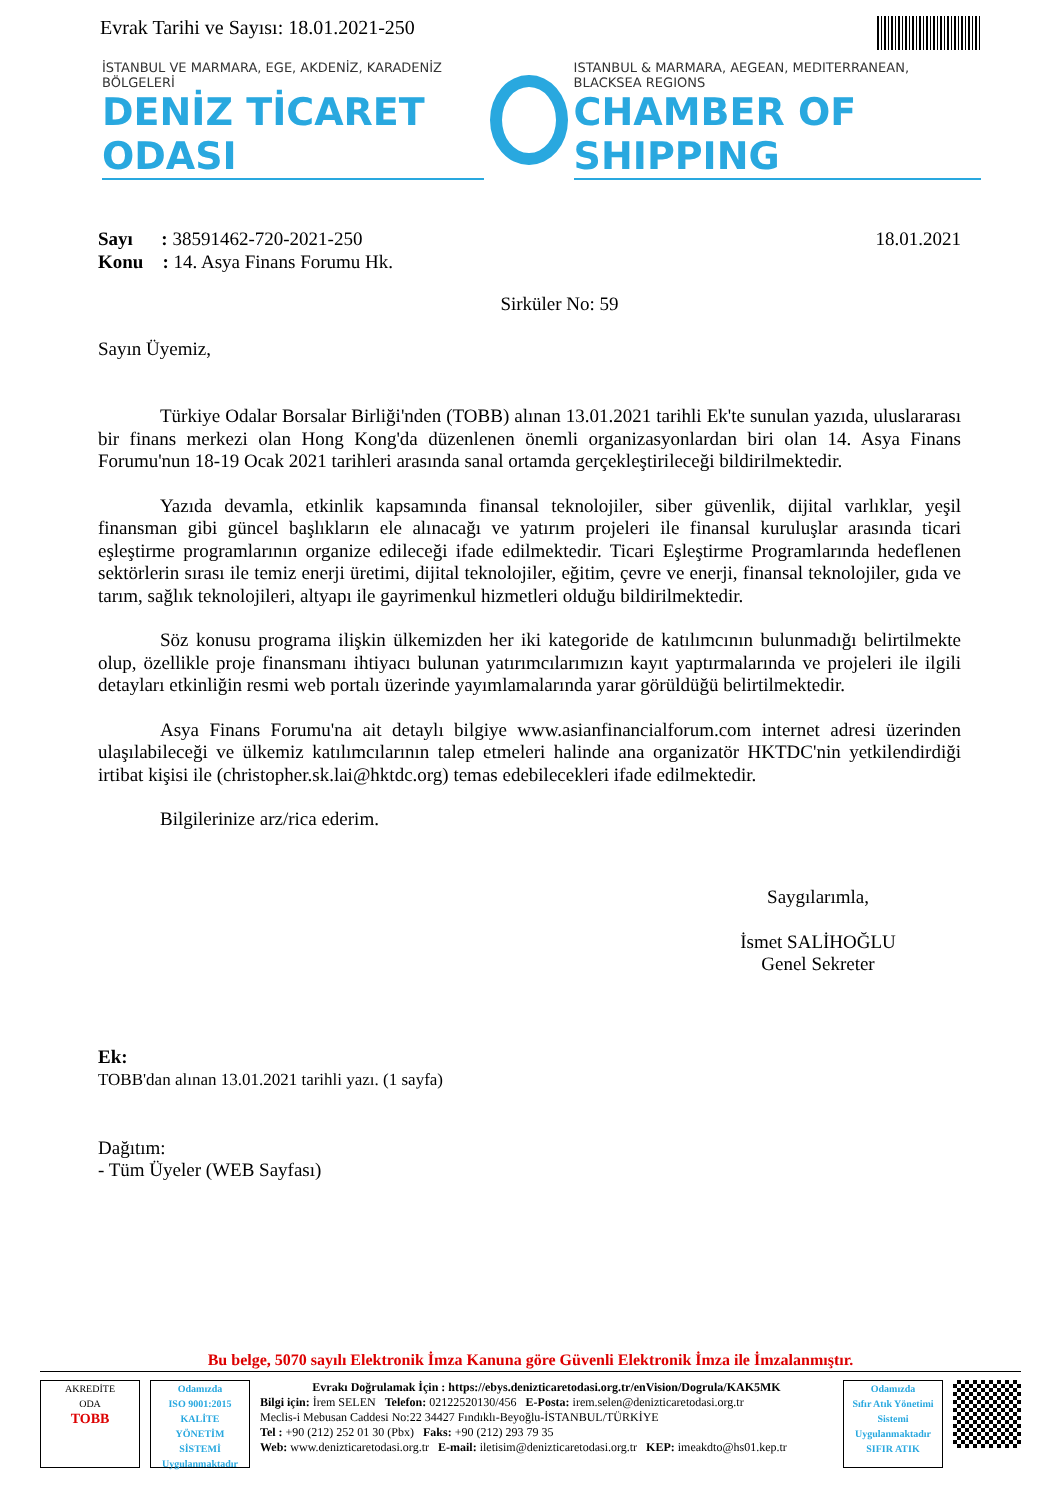Evrak Tarihi ve Sayısı: 18.01.2021-250
İSTANBUL VE MARMARA, EGE, AKDENİZ, KARADENİZ BÖLGELERİ
DENİZ TİCARET ODASI
ISTANBUL & MARMARA, AEGEAN, MEDITERRANEAN, BLACKSEA REGIONS
CHAMBER OF SHIPPING
Sayı : 38591462-720-2021-250
Konu : 14. Asya Finans Forumu Hk.
18.01.2021
Sirküler No: 59
Sayın Üyemiz,
Türkiye Odalar Borsalar Birliği'nden (TOBB) alınan 13.01.2021 tarihli Ek'te sunulan yazıda, uluslararası bir finans merkezi olan Hong Kong'da düzenlenen önemli organizasyonlardan biri olan 14. Asya Finans Forumu'nun 18-19 Ocak 2021 tarihleri arasında sanal ortamda gerçekleştirileceği bildirilmektedir.
Yazıda devamla, etkinlik kapsamında finansal teknolojiler, siber güvenlik, dijital varlıklar, yeşil finansman gibi güncel başlıkların ele alınacağı ve yatırım projeleri ile finansal kuruluşlar arasında ticari eşleştirme programlarının organize edileceği ifade edilmektedir. Ticari Eşleştirme Programlarında hedeflenen sektörlerin sırası ile temiz enerji üretimi, dijital teknolojiler, eğitim, çevre ve enerji, finansal teknolojiler, gıda ve tarım, sağlık teknolojileri, altyapı ile gayrimenkul hizmetleri olduğu bildirilmektedir.
Söz konusu programa ilişkin ülkemizden her iki kategoride de katılımcının bulunmadığı belirtilmekte olup, özellikle proje finansmanı ihtiyacı bulunan yatırımcılarımızın kayıt yaptırmalarında ve projeleri ile ilgili detayları etkinliğin resmi web portalı üzerinde yayımlamalarında yarar görüldüğü belirtilmektedir.
Asya Finans Forumu'na ait detaylı bilgiye www.asianfinancialforum.com internet adresi üzerinden ulaşılabileceği ve ülkemiz katılımcılarının talep etmeleri halinde ana organizatör HKTDC'nin yetkilendirdiği irtibat kişisi ile (christopher.sk.lai@hktdc.org) temas edebilecekleri ifade edilmektedir.
Bilgilerinize arz/rica ederim.
Saygılarımla,
İsmet SALİHOĞLU
Genel Sekreter
Ek:
TOBB'dan alınan 13.01.2021 tarihli yazı. (1 sayfa)
Dağıtım:
- Tüm Üyeler (WEB Sayfası)
Bu belge, 5070 sayılı Elektronik İmza Kanuna göre Güvenli Elektronik İmza ile İmzalanmıştır.
AKREDİTE
ODA
TOBB
Odamızda
ISO 9001:2015
KALİTE
YÖNETİM
SİSTEMİ
Uygulanmaktadır
Evrakı Doğrulamak İçin : https://ebys.denizticaretodasi.org.tr/enVision/Dogrula/KAK5MK
Bilgi için: İrem SELEN Telefon: 02122520130/456 E-Posta: irem.selen@denizticaretodasi.org.tr
Meclis-i Mebusan Caddesi No:22 34427 Fındıklı-Beyoğlu-İSTANBUL/TÜRKİYE
Tel : +90 (212) 252 01 30 (Pbx) Faks: +90 (212) 293 79 35
Web: www.denizticaretodasi.org.tr E-mail: iletisim@denizticaretodasi.org.tr KEP: imeakdto@hs01.kep.tr
Odamızda
Sıfır Atık Yönetimi
Sistemi
Uygulanmaktadır
SIFIR ATIK